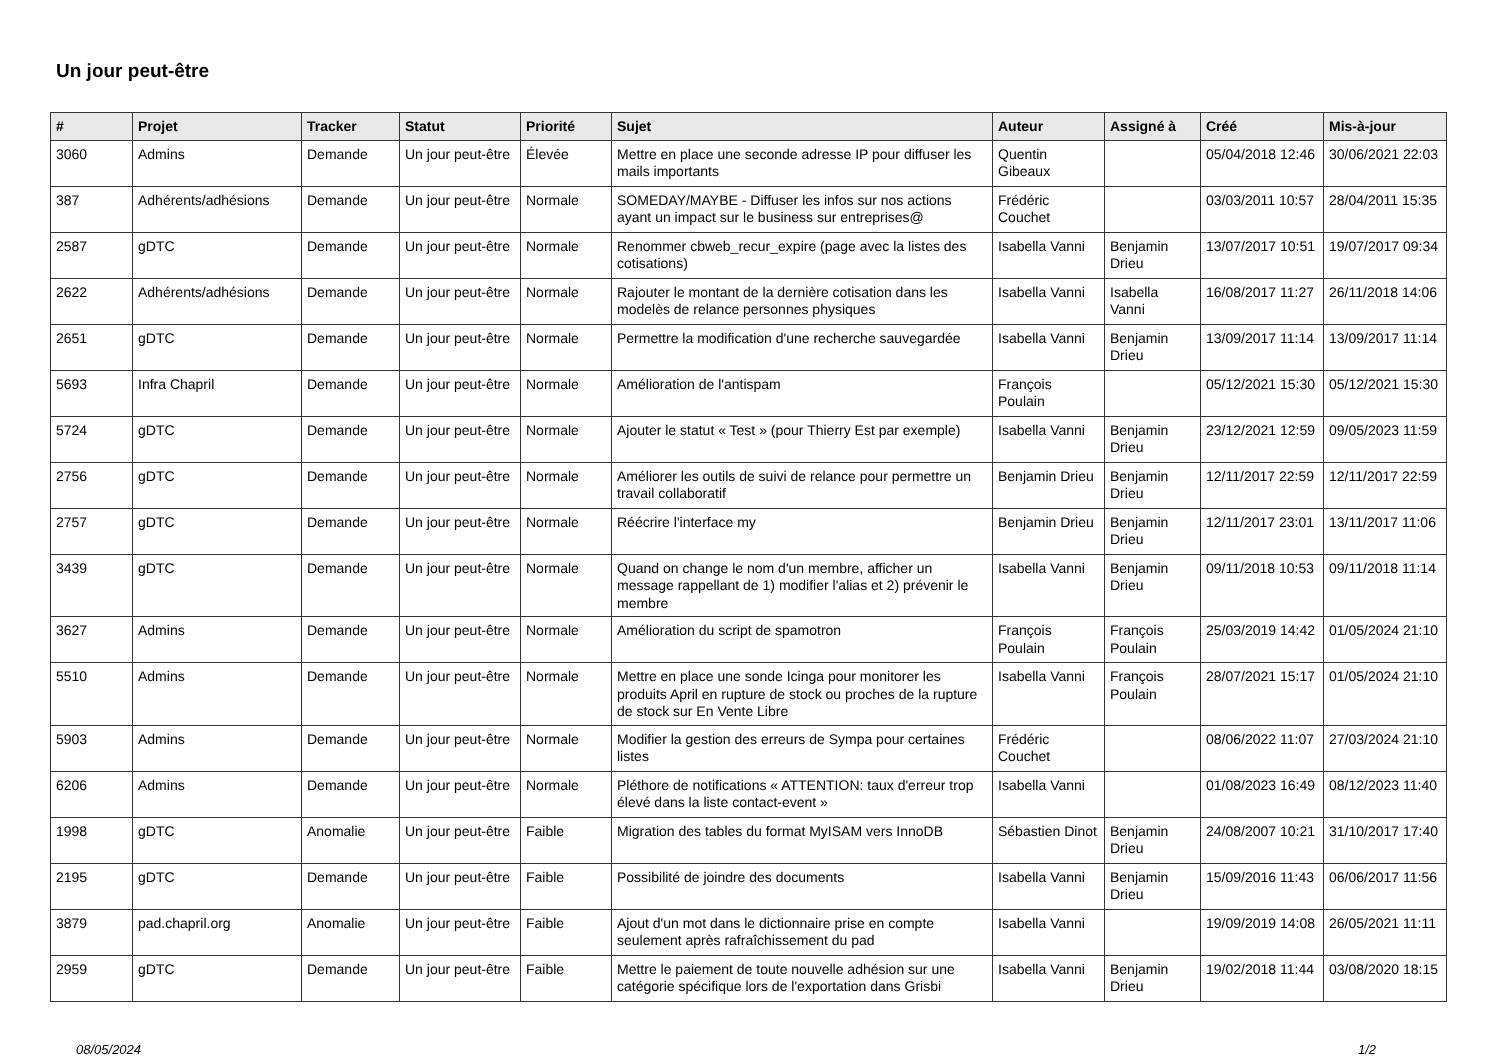Un jour peut-être
| # | Projet | Tracker | Statut | Priorité | Sujet | Auteur | Assigné à | Créé | Mis-à-jour |
| --- | --- | --- | --- | --- | --- | --- | --- | --- | --- |
| 3060 | Admins | Demande | Un jour peut-être | Élevée | Mettre en place une seconde adresse IP pour diffuser les mails importants | Quentin Gibeaux | | 05/04/2018 12:46 | 30/06/2021 22:03 |
| 387 | Adhérents/adhésions | Demande | Un jour peut-être | Normale | SOMEDAY/MAYBE - Diffuser les infos sur nos actions ayant un impact sur le business sur entreprises@ | Frédéric Couchet | | 03/03/2011 10:57 | 28/04/2011 15:35 |
| 2587 | gDTC | Demande | Un jour peut-être | Normale | Renommer cbweb_recur_expire (page avec la listes des cotisations) | Isabella Vanni | Benjamin Drieu | 13/07/2017 10:51 | 19/07/2017 09:34 |
| 2622 | Adhérents/adhésions | Demande | Un jour peut-être | Normale | Rajouter le montant de la dernière cotisation dans les modelès de relance personnes physiques | Isabella Vanni | Isabella Vanni | 16/08/2017 11:27 | 26/11/2018 14:06 |
| 2651 | gDTC | Demande | Un jour peut-être | Normale | Permettre la modification d'une recherche sauvegardée | Isabella Vanni | Benjamin Drieu | 13/09/2017 11:14 | 13/09/2017 11:14 |
| 5693 | Infra Chapril | Demande | Un jour peut-être | Normale | Amélioration de l'antispam | François Poulain | | 05/12/2021 15:30 | 05/12/2021 15:30 |
| 5724 | gDTC | Demande | Un jour peut-être | Normale | Ajouter le statut « Test » (pour Thierry Est par exemple) | Isabella Vanni | Benjamin Drieu | 23/12/2021 12:59 | 09/05/2023 11:59 |
| 2756 | gDTC | Demande | Un jour peut-être | Normale | Améliorer les outils de suivi de relance pour permettre un travail collaboratif | Benjamin Drieu | Benjamin Drieu | 12/11/2017 22:59 | 12/11/2017 22:59 |
| 2757 | gDTC | Demande | Un jour peut-être | Normale | Réécrire l'interface my | Benjamin Drieu | Benjamin Drieu | 12/11/2017 23:01 | 13/11/2017 11:06 |
| 3439 | gDTC | Demande | Un jour peut-être | Normale | Quand on change le nom d'un membre, afficher un message rappellant de 1) modifier l'alias et 2) prévenir le membre | Isabella Vanni | Benjamin Drieu | 09/11/2018 10:53 | 09/11/2018 11:14 |
| 3627 | Admins | Demande | Un jour peut-être | Normale | Amélioration du script de spamotron | François Poulain | François Poulain | 25/03/2019 14:42 | 01/05/2024 21:10 |
| 5510 | Admins | Demande | Un jour peut-être | Normale | Mettre en place une sonde Icinga pour monitorer les produits April en rupture de stock ou proches de la rupture de stock sur En Vente Libre | Isabella Vanni | François Poulain | 28/07/2021 15:17 | 01/05/2024 21:10 |
| 5903 | Admins | Demande | Un jour peut-être | Normale | Modifier la gestion des erreurs de Sympa pour certaines listes | Frédéric Couchet | | 08/06/2022 11:07 | 27/03/2024 21:10 |
| 6206 | Admins | Demande | Un jour peut-être | Normale | Pléthore de notifications « ATTENTION: taux d'erreur trop élevé dans la liste contact-event » | Isabella Vanni | | 01/08/2023 16:49 | 08/12/2023 11:40 |
| 1998 | gDTC | Anomalie | Un jour peut-être | Faible | Migration des tables du format MyISAM vers InnoDB | Sébastien Dinot | Benjamin Drieu | 24/08/2007 10:21 | 31/10/2017 17:40 |
| 2195 | gDTC | Demande | Un jour peut-être | Faible | Possibilité de joindre des documents | Isabella Vanni | Benjamin Drieu | 15/09/2016 11:43 | 06/06/2017 11:56 |
| 3879 | pad.chapril.org | Anomalie | Un jour peut-être | Faible | Ajout d'un mot dans le dictionnaire prise en compte seulement après rafraîchissement du pad | Isabella Vanni | | 19/09/2019 14:08 | 26/05/2021 11:11 |
| 2959 | gDTC | Demande | Un jour peut-être | Faible | Mettre le paiement de toute nouvelle adhésion sur une catégorie spécifique lors de l'exportation dans Grisbi | Isabella Vanni | Benjamin Drieu | 19/02/2018 11:44 | 03/08/2020 18:15 |
08/05/2024 1/2